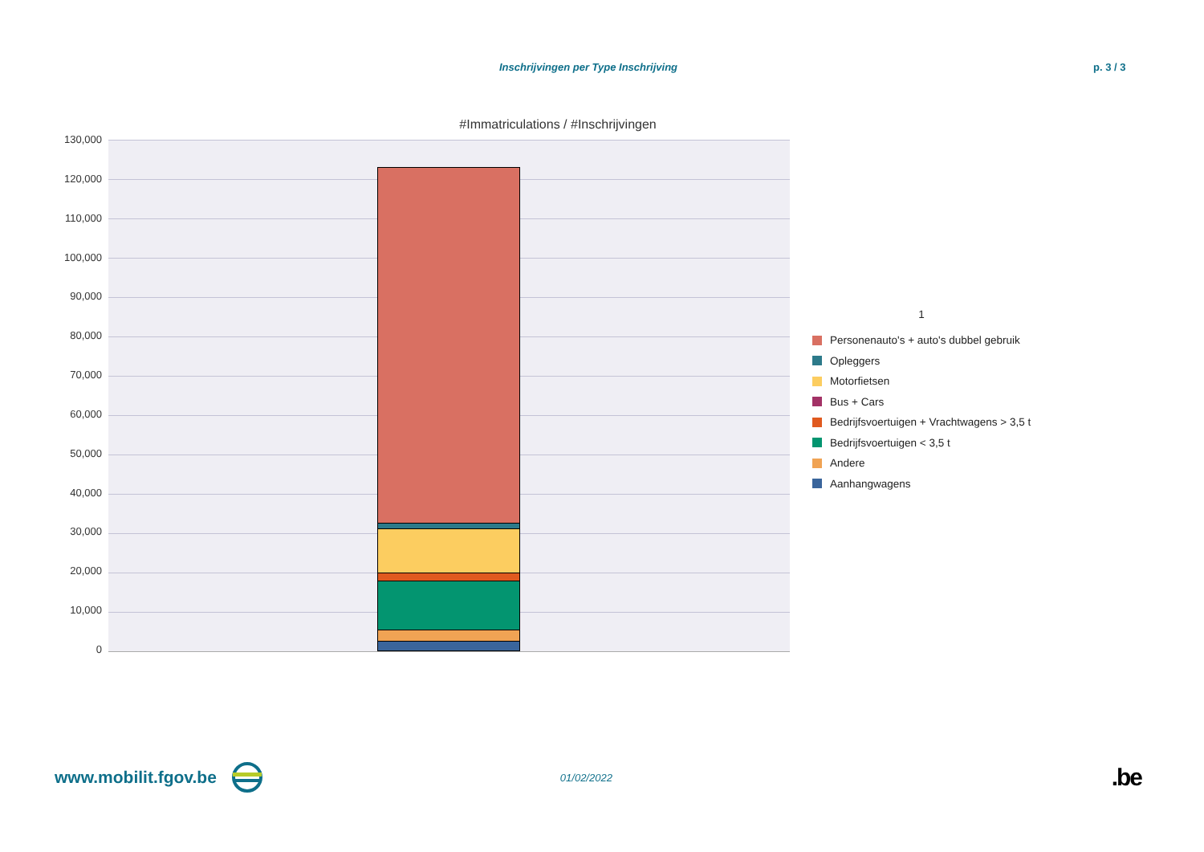Inschrijvingen per Type Inschrijving p. 3 / 3
#Immatriculations / #Inschrijvingen
130,000
120,000
110,000
100,000
90,000
80,000
70,000
60,000
50,000
40,000
30,000
20,000
10,000
0
1
Personenauto's + auto's dubbel gebruik
Opleggers
Motorfietsen
Bus + Cars
Bedrijfsvoertuigen + Vrachtwagens > 3,5 t
Bedrijfsvoertuigen < 3,5 t
Andere
Aanhangwagens
www.mobilit.fgov.be 01/02/2022 .be